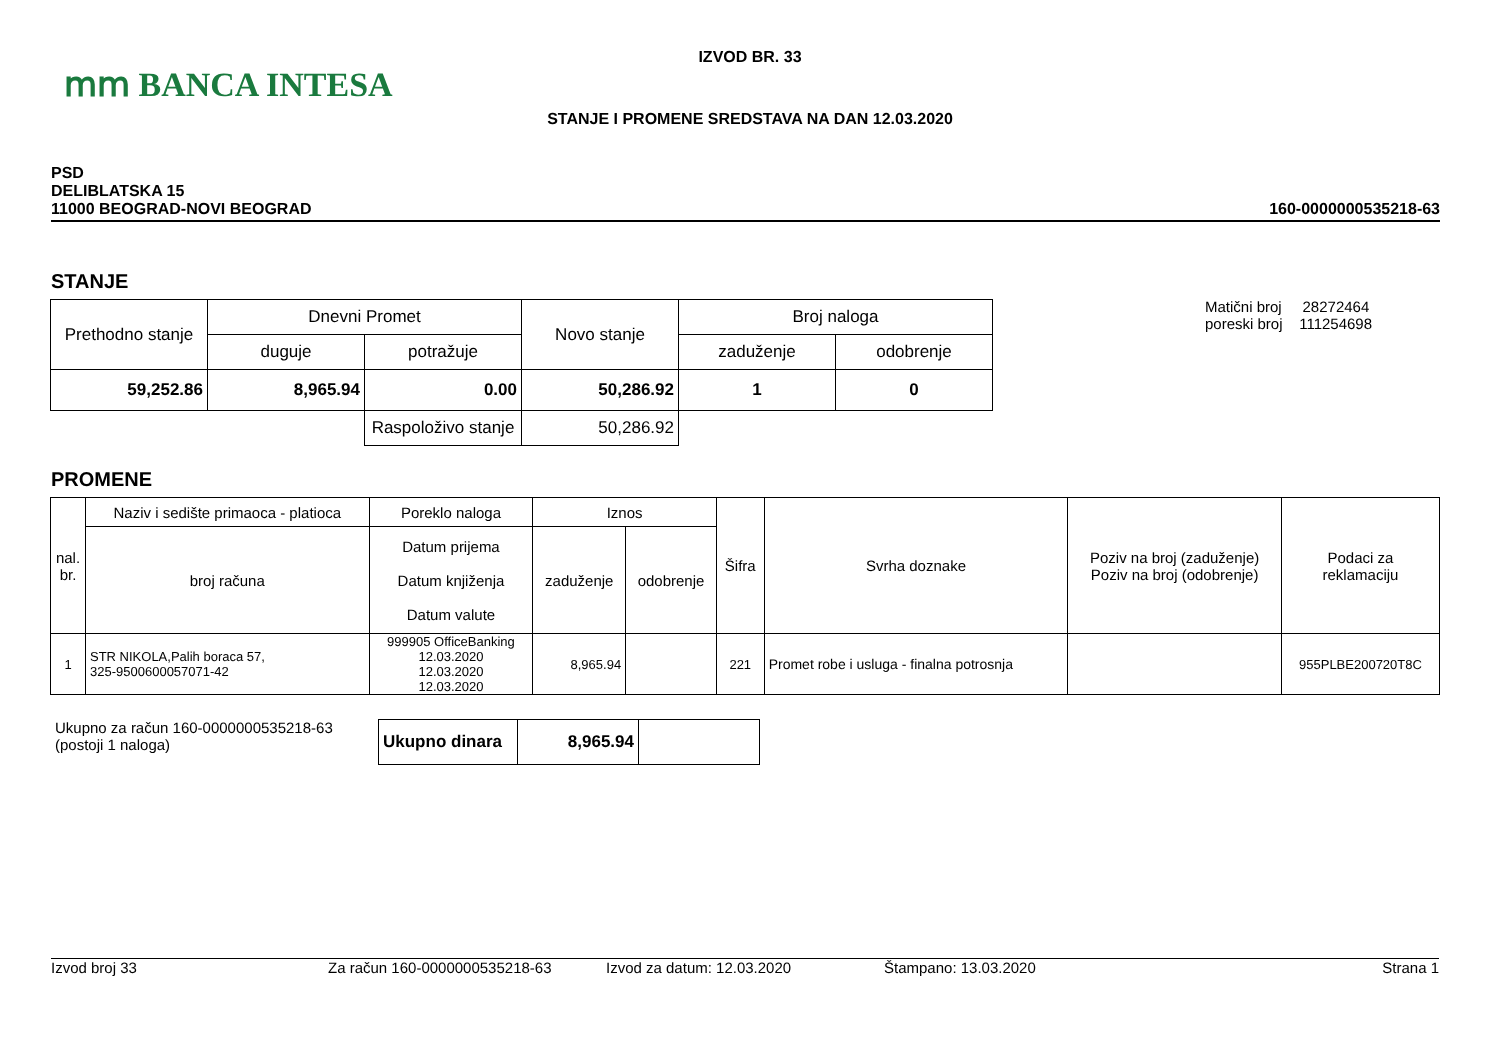ⅿⅿ BANCA INTESA
IZVOD BR. 33
STANJE I PROMENE SREDSTAVA NA DAN 12.03.2020
PSD
DELIBLATSKA 15
11000 BEOGRAD-NOVI BEOGRAD
160-0000000535218-63
STANJE
| Prethodno stanje | Dnevni Promet | | Novo stanje | Broj naloga | |
| --- | --- | --- | --- | --- | --- |
| | duguje | potražuje | | zaduženje | odobrenje |
| 59,252.86 | 8,965.94 | 0.00 | 50,286.92 | 1 | 0 |
| | | Raspoloživo stanje | 50,286.92 | | |
Matični broj 28272464
poreski broj 111254698
PROMENE
| nal. br. | Naziv i sedište primaoca - platioca | Poreklo naloga | Iznos | | Šifra | Svrha doznake | Poziv na broj (zaduženje) Poziv na broj (odobrenje) | Podaci za reklamaciju |
| --- | --- | --- | --- | --- | --- | --- | --- | --- |
| | broj računa | Datum prijema Datum knjiženja Datum valute | zaduženje | odobrenje | | | | |
| 1 | STR NIKOLA,Palih boraca 57, 325-9500600057071-42 | 999905 OfficeBanking 12.03.2020 12.03.2020 12.03.2020 | 8,965.94 | | 221 | Promet robe i usluga - finalna potrosnja | | 955PLBE200720T8C |
Ukupno za račun 160-0000000535218-63
(postoji 1 naloga)
| Ukupno dinara | 8,965.94 | |
Izvod broj 33 Za račun 160-0000000535218-63 Izvod za datum: 12.03.2020 Štampano: 13.03.2020 Strana 1